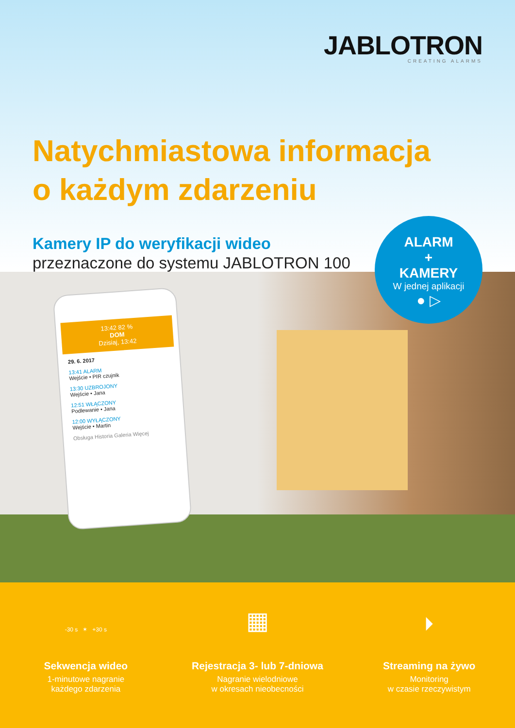JABLOTRON
CREATING ALARMS
Natychmiastowa informacja
o każdym zdarzeniu
Kamery IP do weryfikacji wideo
przeznaczone do systemu JABLOTRON 100
13:42 82 %
DOM
Dzisiaj, 13:42
29. 6. 2017
13:41 ALARM
Wejście • PIR czujnik
13:30 UZBROJONY
Wejście • Jana
12:51 WŁĄCZONY
Podlewanie • Jana
12:00 WYŁĄCZONY
Wejście • Martin
Obsługa Historia Galeria Więcej
ALARM
+
KAMERY
W jednej aplikacji
● ▷
-30 s ✶ +30 s
Sekwencja wideo
1-minutowe nagranie
każdego zdarzenia
▦
Rejestracja 3- lub 7-dniowa
Nagranie wielodniowe
w okresach nieobecności
⏵
Streaming na żywo
Monitoring
w czasie rzeczywistym